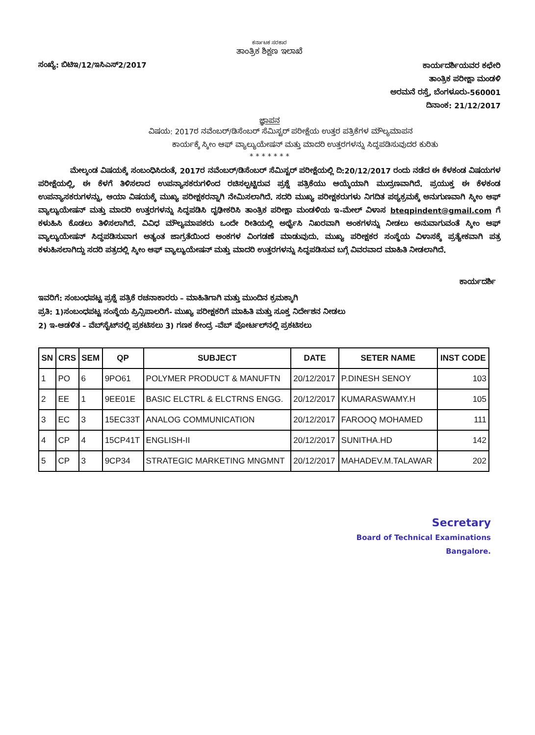ಕರ್ನಾಟಕ ಸರಕಾರ
ತಾಂತ್ರಿಕ ಶಿಕ್ಷಣ ಇಲಾಖೆ
ಸಂಖ್ಯೆ: ಬಿಟಿಇ/12/ಇಸಿಎಸ್2/2017
ಕಾರ್ಯದರ್ಶಿಯವರ ಕಛೇರಿ
ತಾಂತ್ರಿಕ ಪರೀಕ್ಷಾ ಮಂಡಳಿ
ಅರಮನೆ ರಸ್ತೆ, ಬೆಂಗಳೂರು-560001
ದಿನಾಂಕ: 21/12/2017
ಜ್ಞಾಪನ
ವಿಷಯ: 2017ರ ನವೆಂಬರ್/ಡಿಸೆಂಬರ್ ಸೆಮಿಸ್ಟರ್ ಪರೀಕ್ಷೆಯ ಉತ್ತರ ಪತ್ರಿಕೆಗಳ ಮೌಲ್ಯಮಾಪನ
ಕಾರ್ಯಕ್ಕೆ ಸ್ಕೀಂ ಆಫ್ ವ್ಯಾಲ್ಯುಯೇಷನ್ ಮತ್ತು ಮಾದರಿ ಉತ್ತರಗಳನ್ನು ಸಿದ್ಧಪಡಿಸುವುದರ ಕುರಿತು
* * * * * * *
ಮೇಲ್ಕಂಡ ವಿಷಯಕ್ಕೆ ಸಂಬಂಧಿಸಿದಂತೆ, 2017ರ ನವೆಂಬರ್/ಡಿಸೆಂಬರ್ ಸೆಮಿಸ್ಟರ್ ಪರೀಕ್ಷೆಯಲ್ಲಿ ದಿ:20/12/2017 ರಂದು ನಡೆದ ಈ ಕೆಳಕಂಡ ವಿಷಯಗಳ ಪರೀಕ್ಷೆಯಲ್ಲಿ, ಈ ಕೆಳಗೆ ತಿಳಿಸಲಾದ ಉಪನ್ಯಾಸಕರುಗಳಿಂದ ರಚಿಸಲ್ಪಟ್ಟಿರುವ ಪ್ರಶ್ನೆ ಪತ್ರಿಕೆಯು ಆಯ್ಕೆಯಾಗಿ ಮುದ್ರಣವಾಗಿದೆ. ಪ್ರಯುಕ್ತ ಈ ಕೆಳಕಂಡ ಉಪನ್ಯಾಸಕರುಗಳನ್ನು, ಆಯಾ ವಿಷಯಕ್ಕೆ ಮುಖ್ಯ ಪರೀಕ್ಷಕರನ್ನಾಗಿ ನೇಮಿಸಲಾಗಿದೆ. ಸದರಿ ಮುಖ್ಯ ಪರೀಕ್ಷಕರುಗಳು ನಿಗದಿತ ಪಠ್ಯಕ್ರಮಕ್ಕೆ ಅನುಗುಣವಾಗಿ ಸ್ಕೀಂ ಆಫ್ ವ್ಯಾಲ್ಯುಯೇಷನ್ ಮತ್ತು ಮಾದರಿ ಉತ್ತರಗಳನ್ನು ಸಿದ್ಧಪಡಿಸಿ ದೃಢೀಕರಿಸಿ ತಾಂತ್ರಿಕ ಪರೀಕ್ಷಾ ಮಂಡಳಿಯ ಇ-ಮೇಲ್ ವಿಳಾಸ bteqpindent@gmail.com ಗೆ ಕಳುಹಿಸಿ ಕೊಡಲು ತಿಳಿಸಲಾಗಿದೆ. ವಿವಿಧ ಮೌಲ್ಯಮಾಪಕರು ಒಂದೇ ರೀತಿಯಲ್ಲಿ ಅರ್ಥೈಸಿ ನಿಖರವಾಗಿ ಅಂಕಗಳನ್ನು ನೀಡಲು ಅನುವಾಗುವಂತೆ ಸ್ಕೀಂ ಆಫ್ ವ್ಯಾಲ್ಯುಯೇಷನ್ ಸಿದ್ಧಪಡಿಸುವಾಗ ಅತ್ಯಂತ ಜಾಗ್ರತೆಯಿಂದ ಅಂಕಗಳ ವಿಂಗಡಣೆ ಮಾಡುವುದು. ಮುಖ್ಯ ಪರೀಕ್ಷಕರ ಸಂಸ್ಥೆಯ ವಿಳಾಸಕ್ಕೆ ಪ್ರತ್ಯೇಕವಾಗಿ ಪತ್ರ ಕಳುಹಿಸಲಾಗಿದ್ದು ಸದರಿ ಪತ್ರದಲ್ಲಿ ಸ್ಕೀಂ ಆಫ್ ವ್ಯಾಲ್ಯುಯೇಷನ್ ಮತ್ತು ಮಾದರಿ ಉತ್ತರಗಳನ್ನು ಸಿದ್ಧಪಡಿಸುವ ಬಗ್ಗೆ ವಿವರವಾದ ಮಾಹಿತಿ ನೀಡಲಾಗಿದೆ.
ಕಾರ್ಯದರ್ಶಿ
ಇವರಿಗೆ: ಸಂಬಂಧಪಟ್ಟ ಪ್ರಶ್ನೆ ಪತ್ರಿಕೆ ರಚನಾಕಾರರು – ಮಾಹಿತಿಗಾಗಿ ಮತ್ತು ಮುಂದಿನ ಕ್ರಮಕ್ಕಾಗಿ
ಪ್ರತಿ: 1)ಸಂಬಂಧಪಟ್ಟ ಸಂಸ್ಥೆಯ ಪ್ರಿನ್ಸಿಪಾಲರಿಗೆ- ಮುಖ್ಯ ಪರೀಕ್ಷಕರಿಗೆ ಮಾಹಿತಿ ಮತ್ತು ಸೂಕ್ತ ನಿರ್ದೇಶನ ನೀಡಲು
2) ಇ-ಆಡಳಿತ – ವೆಬ್‌ಸೈಟ್‌ನಲ್ಲಿ ಪ್ರಕಟಿಸಲು 3) ಗಣಕ ಕೇಂದ್ರ -ವೆಬ್ ಪೋರ್ಟಲ್‌ನಲ್ಲಿ ಪ್ರಕಟಿಸಲು
| SN | CRS | SEM | QP | SUBJECT | DATE | SETER NAME | INST CODE |
| --- | --- | --- | --- | --- | --- | --- | --- |
| 1 | PO | 6 | 9PO61 | POLYMER PRODUCT & MANUFTN | 20/12/2017 | P.DINESH SENOY | 103 |
| 2 | EE | 1 | 9EE01E | BASIC ELCTRL & ELCTRNS ENGG. | 20/12/2017 | KUMARASWAMY.H | 105 |
| 3 | EC | 3 | 15EC33T | ANALOG COMMUNICATION | 20/12/2017 | FAROOQ MOHAMED | 111 |
| 4 | CP | 4 | 15CP41T | ENGLISH-II | 20/12/2017 | SUNITHA.HD | 142 |
| 5 | CP | 3 | 9CP34 | STRATEGIC MARKETING MNGMNT | 20/12/2017 | MAHADEV.M.TALAWAR | 202 |
Secretary
Board of Technical Examinations
Bangalore.